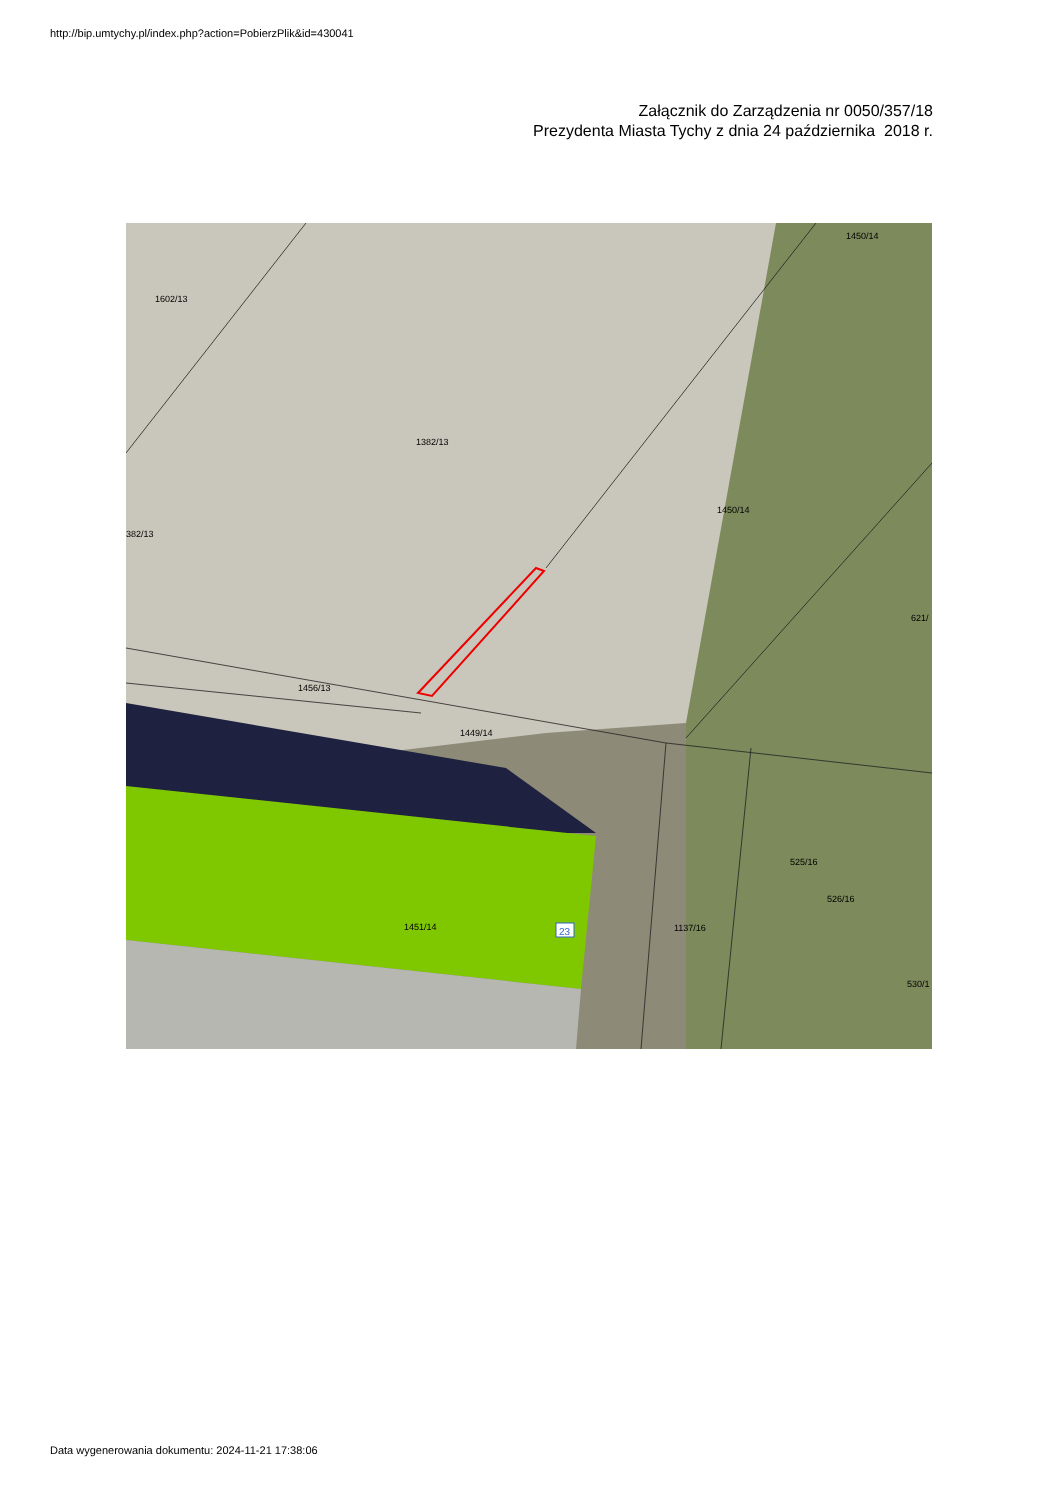http://bip.umtychy.pl/index.php?action=PobierzPlik&id=430041
Załącznik do Zarządzenia nr 0050/357/18
Prezydenta Miasta Tychy z dnia 24 października 2018 r.
1602/13
1382/13
382/13
1450/14
1450/14
621/
1456/13
1449/14
525/16
526/16
1451/14 23 1137/16
530/1
Data wygenerowania dokumentu: 2024-11-21 17:38:06